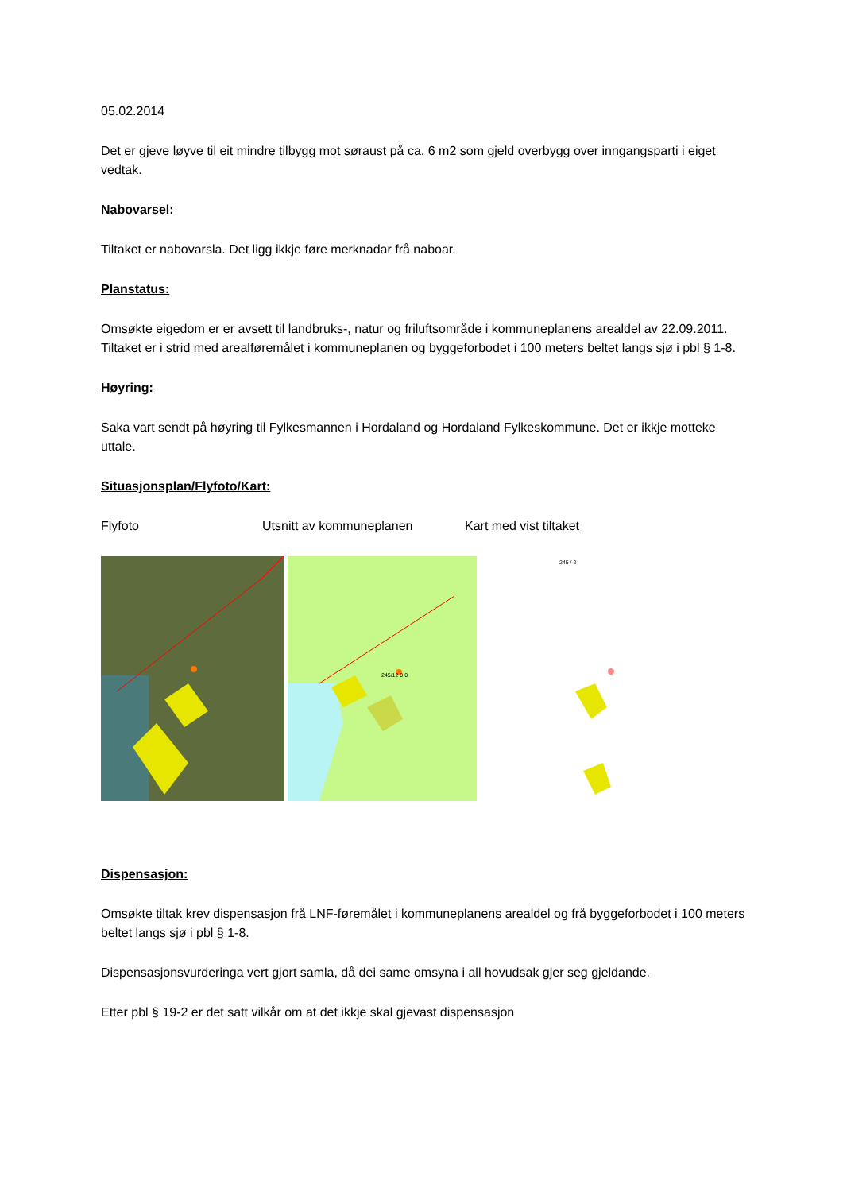05.02.2014
Det er gjeve løyve til eit mindre tilbygg mot søraust på ca. 6 m2 som gjeld overbygg over inngangsparti i eiget vedtak.
Nabovarsel:
Tiltaket er nabovarsla. Det ligg ikkje føre merknadar frå naboar.
Planstatus:
Omsøkte eigedom er er avsett til landbruks-, natur og friluftsområde i kommuneplanens arealdel av 22.09.2011. Tiltaket er i strid med arealføremålet i kommuneplanen og byggeforbodet i 100 meters beltet langs sjø i pbl § 1-8.
Høyring:
Saka vart sendt på høyring til Fylkesmannen i Hordaland og Hordaland Fylkeskommune. Det er ikkje motteke uttale.
Situasjonsplan/Flyfoto/Kart:
Flyfoto Utsnitt av kommuneplanen Kart med vist tiltaket
245/12 0 0
245 / 2
Dispensasjon:
Omsøkte tiltak krev dispensasjon frå LNF-føremålet i kommuneplanens arealdel og frå byggeforbodet i 100 meters beltet langs sjø i pbl § 1-8.
Dispensasjonsvurderinga vert gjort samla, då dei same omsyna i all hovudsak gjer seg gjeldande.
Etter pbl § 19-2 er det satt vilkår om at det ikkje skal gjevast dispensasjon